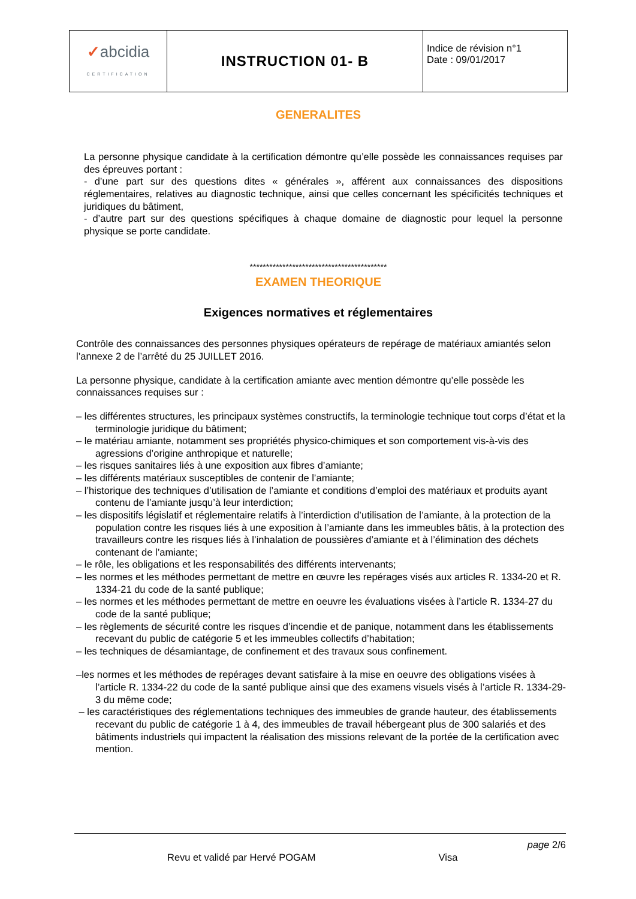| ✓ abcidia CERTIFICATION | INSTRUCTION 01- B | Indice de révision n°1 Date : 09/01/2017 |
GENERALITES
La personne physique candidate à la certification démontre qu’elle possède les connaissances requises par des épreuves portant :
- d’une part sur des questions dites « générales », afférent aux connaissances des dispositions réglementaires, relatives au diagnostic technique, ainsi que celles concernant les spécificités techniques et juridiques du bâtiment,
- d’autre part sur des questions spécifiques à chaque domaine de diagnostic pour lequel la personne physique se porte candidate.
******************************************
EXAMEN THEORIQUE
Exigences normatives et réglementaires
Contrôle des connaissances des personnes physiques opérateurs de repérage de matériaux amiantés selon l’annexe 2 de l’arrêté du 25 JUILLET 2016.
La personne physique, candidate à la certification amiante avec mention démontre qu’elle possède les connaissances requises sur :
– les différentes structures, les principaux systèmes constructifs, la terminologie technique tout corps d’état et la terminologie juridique du bâtiment;
– le matériau amiante, notamment ses propriétés physico-chimiques et son comportement vis-à-vis des agressions d’origine anthropique et naturelle;
– les risques sanitaires liés à une exposition aux fibres d’amiante;
– les différents matériaux susceptibles de contenir de l’amiante;
– l’historique des techniques d’utilisation de l’amiante et conditions d’emploi des matériaux et produits ayant contenu de l’amiante jusqu’à leur interdiction;
– les dispositifs législatif et réglementaire relatifs à l’interdiction d’utilisation de l’amiante, à la protection de la population contre les risques liés à une exposition à l’amiante dans les immeubles bâtis, à la protection des travailleurs contre les risques liés à l’inhalation de poussières d’amiante et à l’élimination des déchets contenant de l’amiante;
– le rôle, les obligations et les responsabilités des différents intervenants;
– les normes et les méthodes permettant de mettre en œuvre les repérages visés aux articles R. 1334-20 et R. 1334-21 du code de la santé publique;
– les normes et les méthodes permettant de mettre en oeuvre les évaluations visées à l’article R. 1334-27 du code de la santé publique;
– les règlements de sécurité contre les risques d’incendie et de panique, notamment dans les établissements recevant du public de catégorie 5 et les immeubles collectifs d’habitation;
– les techniques de désamiantage, de confinement et des travaux sous confinement.
–les normes et les méthodes de repérages devant satisfaire à la mise en oeuvre des obligations visées à l’article R. 1334-22 du code de la santé publique ainsi que des examens visuels visés à l’article R. 1334-29-3 du même code;
– les caractéristiques des réglementations techniques des immeubles de grande hauteur, des établissements recevant du public de catégorie 1 à 4, des immeubles de travail hébergeant plus de 300 salariés et des bâtiments industriels qui impactent la réalisation des missions relevant de la portée de la certification avec mention.
page 2/6
Revu et validé par Hervé POGAM Visa